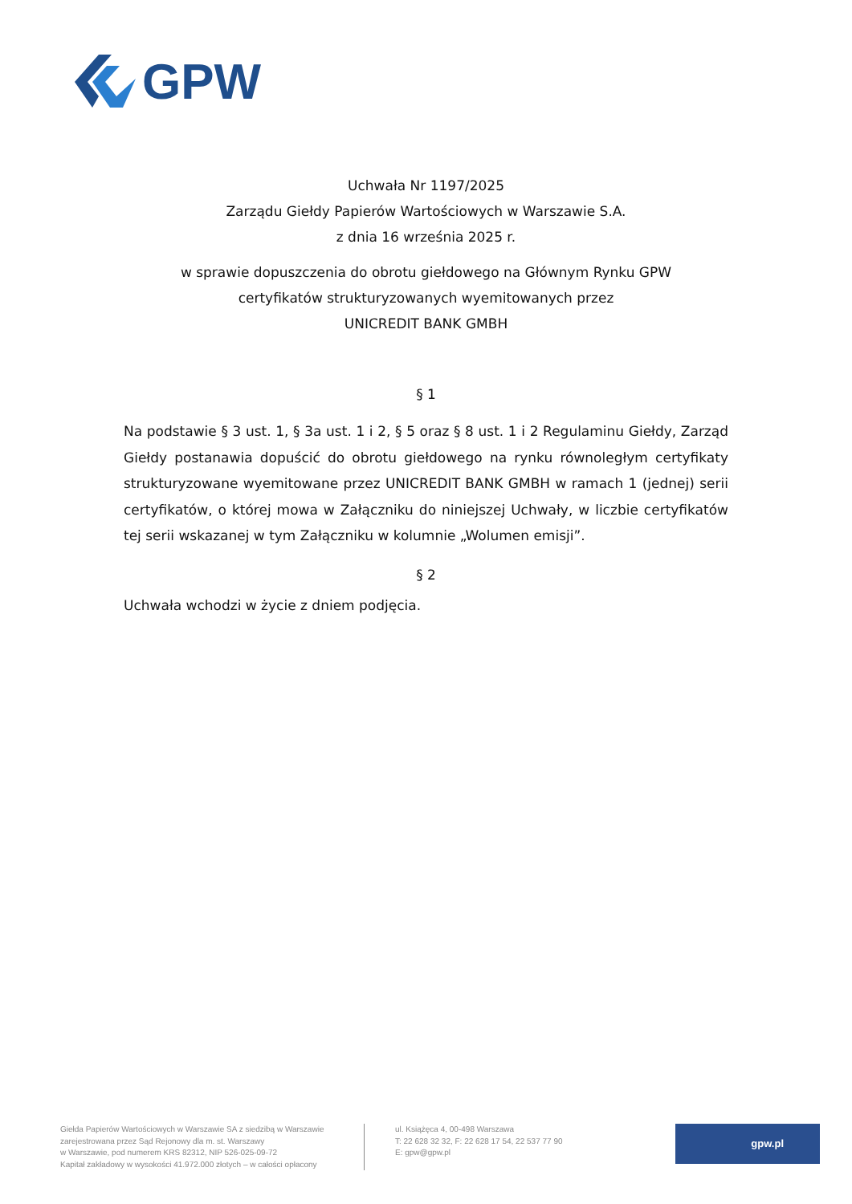GPW
Uchwała Nr 1197/2025
Zarządu Giełdy Papierów Wartościowych w Warszawie S.A.
z dnia 16 września 2025 r.
w sprawie dopuszczenia do obrotu giełdowego na Głównym Rynku GPW
certyfikatów strukturyzowanych wyemitowanych przez
UNICREDIT BANK GMBH
§ 1
Na podstawie § 3 ust. 1, § 3a ust. 1 i 2, § 5 oraz § 8 ust. 1 i 2 Regulaminu Giełdy, Zarząd Giełdy postanawia dopuścić do obrotu giełdowego na rynku równoległym certyfikaty strukturyzowane wyemitowane przez UNICREDIT BANK GMBH w ramach 1 (jednej) serii certyfikatów, o której mowa w Załączniku do niniejszej Uchwały, w liczbie certyfikatów tej serii wskazanej w tym Załączniku w kolumnie „Wolumen emisji”.
§ 2
Uchwała wchodzi w życie z dniem podjęcia.
Giełda Papierów Wartościowych w Warszawie SA z siedzibą w Warszawie
zarejestrowana przez Sąd Rejonowy dla m. st. Warszawy
w Warszawie, pod numerem KRS 82312, NIP 526-025-09-72
Kapitał zakładowy w wysokości 41.972.000 złotych – w całości opłacony
ul. Książęca 4, 00-498 Warszawa
T: 22 628 32 32, F: 22 628 17 54, 22 537 77 90
E: gpw@gpw.pl
gpw.pl